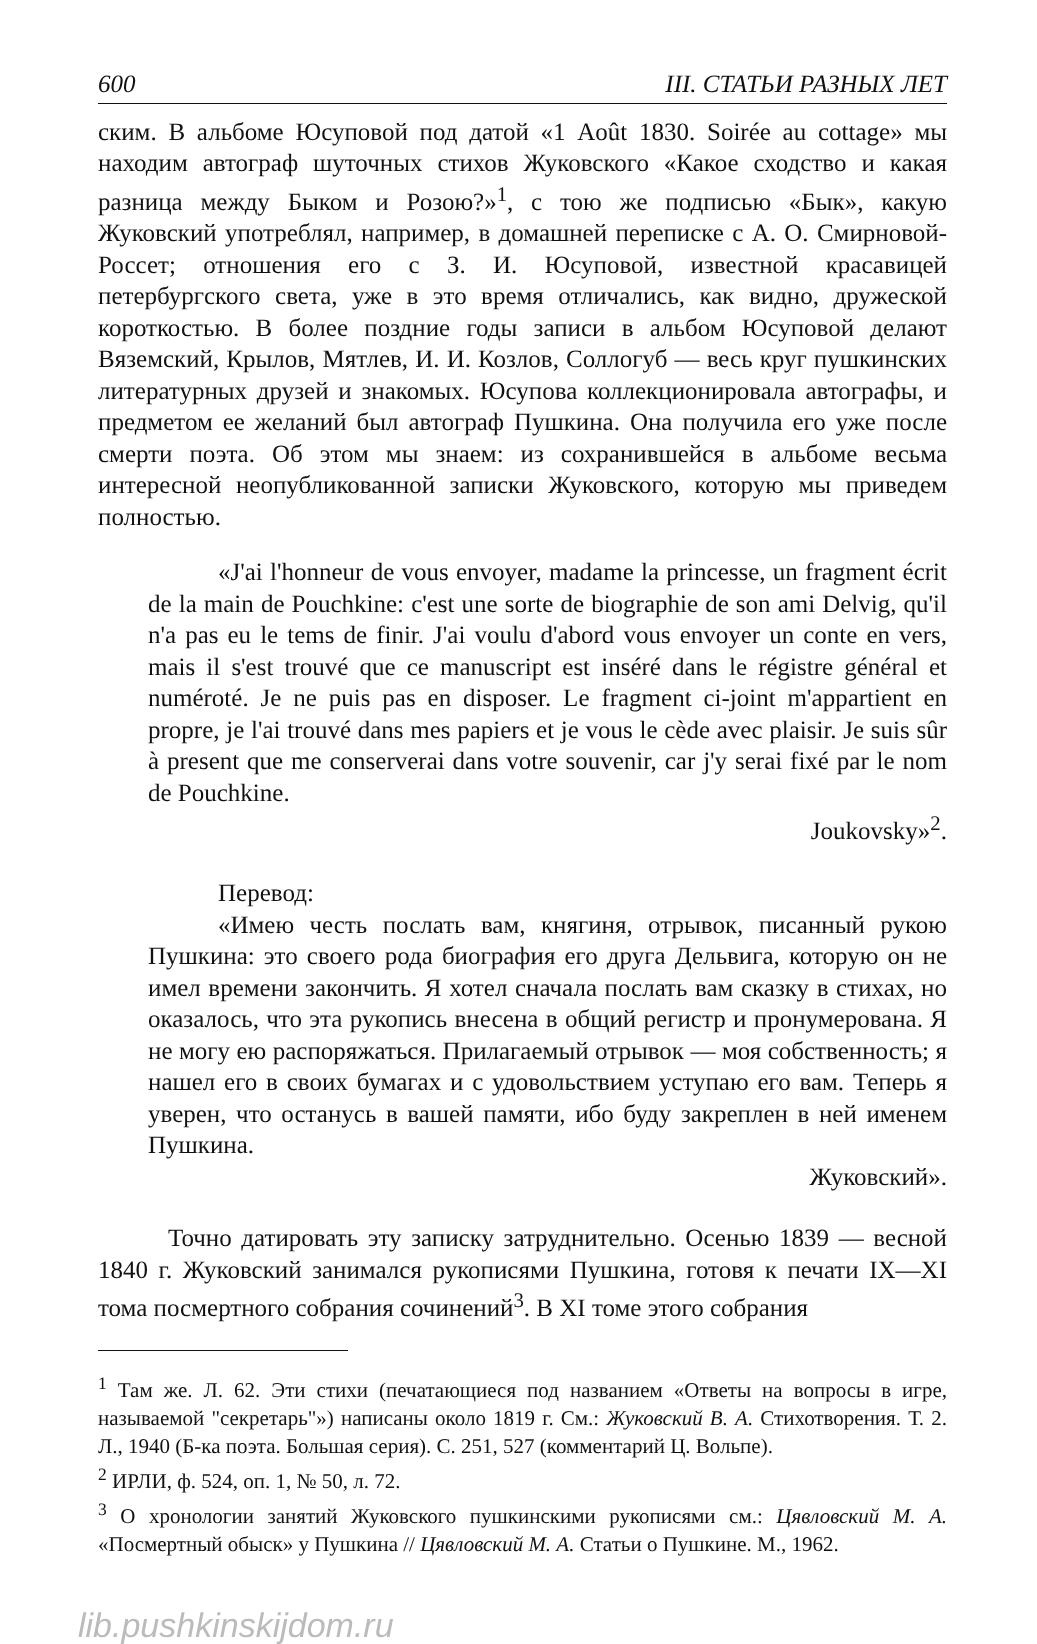600 III. СТАТЬИ РАЗНЫХ ЛЕТ
ским. В альбоме Юсуповой под датой «1 Août 1830. Soirée au cottage» мы находим автограф шуточных стихов Жуковского «Какое сходство и какая разница между Быком и Розою?»<sup>1</sup>, с тою же подписью «Бык», какую Жуковский употреблял, например, в домашней переписке с А. О. Смирновой-Россет; отношения его с З. И. Юсуповой, известной красавицей петербургского света, уже в это время отличались, как видно, дружеской короткостью. В более поздние годы записи в альбом Юсуповой делают Вяземский, Крылов, Мятлев, И. И. Козлов, Соллогуб — весь круг пушкинских литературных друзей и знакомых. Юсупова коллекционировала автографы, и предметом ее желаний был автограф Пушкина. Она получила его уже после смерти поэта. Об этом мы знаем: из сохранившейся в альбоме весьма интересной неопубликованной записки Жуковского, которую мы приведем полностью.
«J'ai l'honneur de vous envoyer, madame la princesse, un fragment écrit de la main de Pouchkine: c'est une sorte de biographie de son ami Delvig, qu'il n'a pas eu le tems de finir. J'ai voulu d'abord vous envoyer un conte en vers, mais il s'est trouvé que ce manuscript est inséré dans le régistre général et numéroté. Je ne puis pas en disposer. Le fragment ci-joint m'appartient en propre, je l'ai trouvé dans mes papiers et je vous le cède avec plaisir. Je suis sûr à present que me conserverai dans votre souvenir, car j'y serai fixé par le nom de Pouchkine.
Joukovsky»<sup>2</sup>.
Перевод:
«Имею честь послать вам, княгиня, отрывок, писанный рукою Пушкина: это своего рода биография его друга Дельвига, которую он не имел времени закончить. Я хотел сначала послать вам сказку в стихах, но оказалось, что эта рукопись внесена в общий регистр и пронумерована. Я не могу ею распоряжаться. Прилагаемый отрывок — моя собственность; я нашел его в своих бумагах и с удовольствием уступаю его вам. Теперь я уверен, что останусь в вашей памяти, ибо буду закреплен в ней именем Пушкина.
Жуковский».
Точно датировать эту записку затруднительно. Осенью 1839 — весной 1840 г. Жуковский занимался рукописями Пушкина, готовя к печати IX—XI тома посмертного собрания сочинений<sup>3</sup>. В XI томе этого собрания
<sup>1</sup> Там же. Л. 62. Эти стихи (печатающиеся под названием «Ответы на вопросы в игре, называемой "секретарь"») написаны около 1819 г. См.: Жуковский В. А. Стихотворения. Т. 2. Л., 1940 (Б-ка поэта. Большая серия). С. 251, 527 (комментарий Ц. Вольпе).
<sup>2</sup> ИРЛИ, ф. 524, оп. 1, № 50, л. 72.
<sup>3</sup> О хронологии занятий Жуковского пушкинскими рукописями см.: Цявловский М. А. «Посмертный обыск» у Пушкина // Цявловский М. А. Статьи о Пушкине. М., 1962.
lib.pushkinskijdom.ru